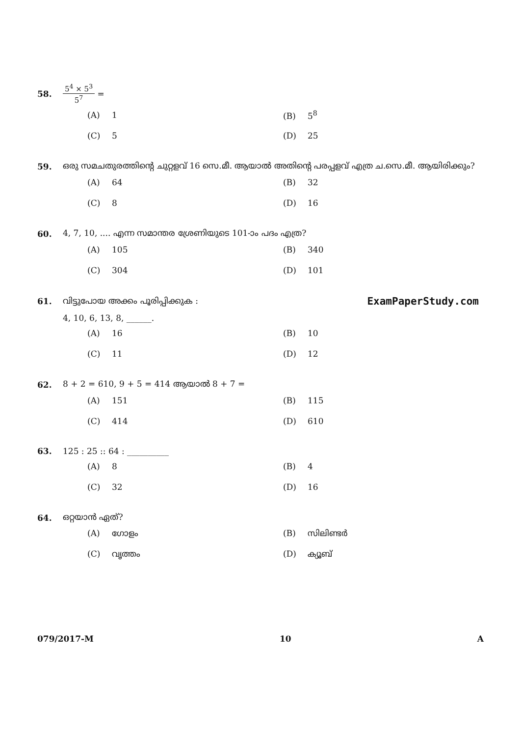58. 5<sup>4</sup> × 5<sup>3</sup> 5<sup>7</sup> =
(A) 1 (B) 5<sup>8</sup>
(C) 5 (D) 25
59. ഒരു സമചതുരത്തിന്റെ ചുറ്റളവ് 16 സെ.മീ. ആയാൽ അതിന്റെ പരപ്പളവ് എത്ര ച.സെ.മീ. ആയിരിക്കും?
(A) 64 (B) 32
(C) 8 (D) 16
60. 4, 7, 10, .... എന്ന സമാന്തര ശ്രേണിയുടെ 101-ാം പദം എത്ര?
(A) 105 (B) 340
(C) 304 (D) 101
61. വിട്ടുപോയ അക്കം പൂരിപ്പിക്കുക : ExamPaperStudy.com
4, 10, 6, 13, 8, ______.
(A) 16 (B) 10
(C) 11 (D) 12
62. 8 + 2 = 610, 9 + 5 = 414 ആയാൽ 8 + 7 =
(A) 151 (B) 115
(C) 414 (D) 610
63. 125 : 25 :: 64 : __________
(A) 8 (B) 4
(C) 32 (D) 16
64. ഒറ്റയാൻ ഏത്?
(A) ഗോളം (B) സിലിണ്ടർ
(C) വൃത്തം (D) ക്യൂബ്
079/2017-M 10 A